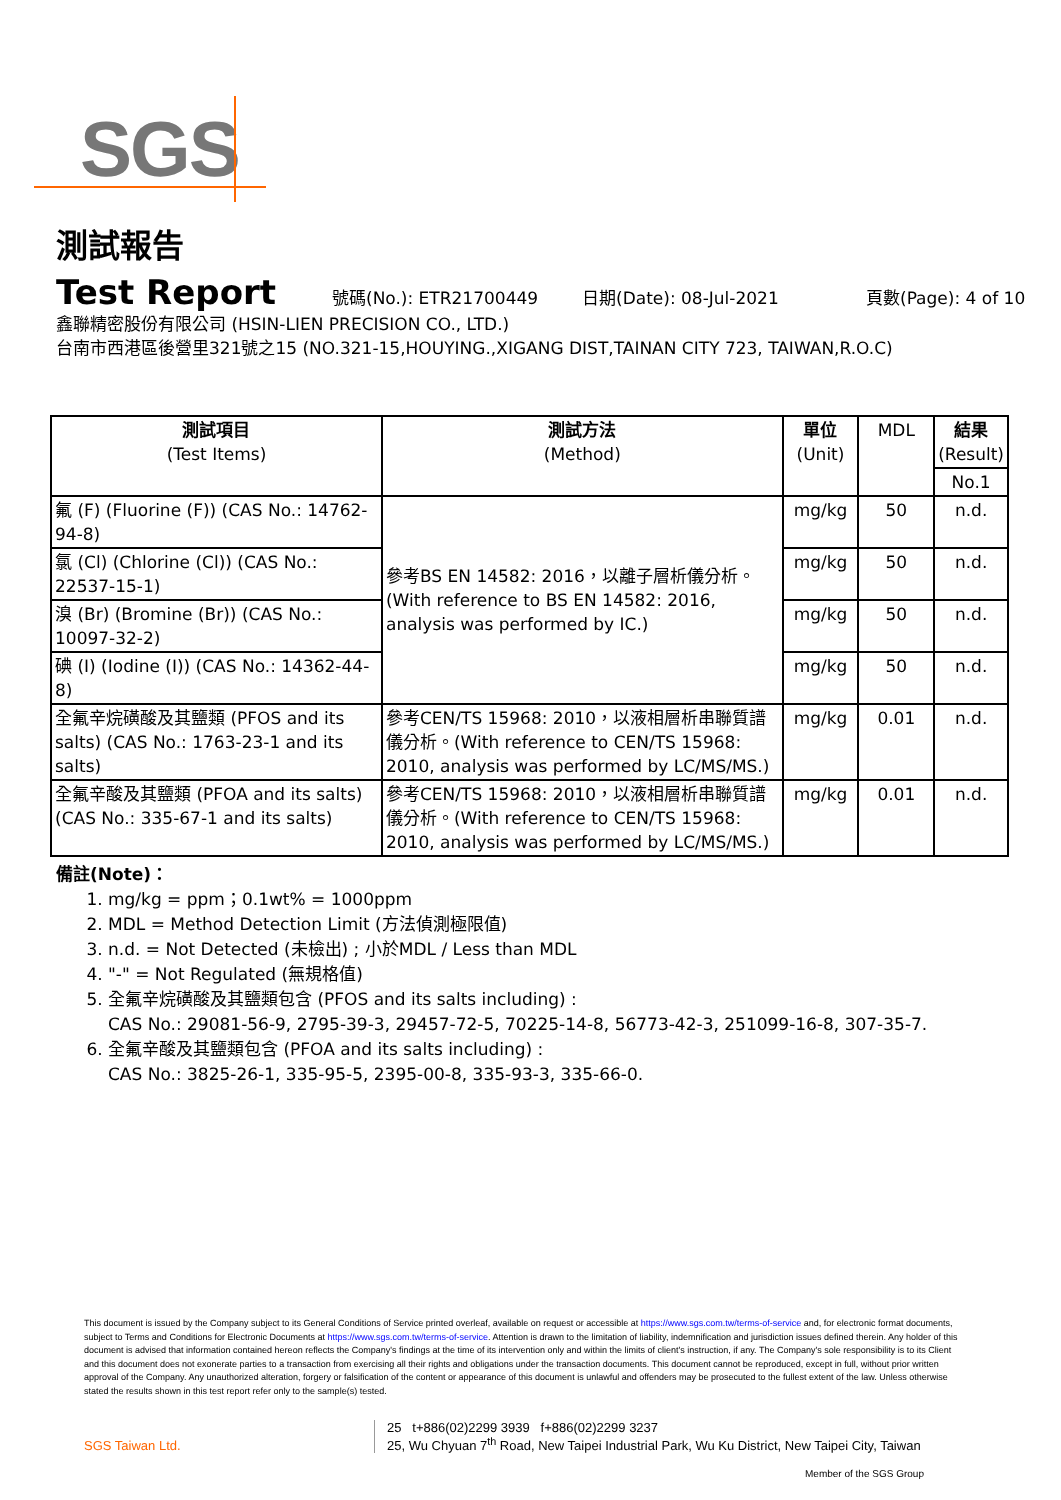SGS
測試報告
Test Report
號碼(No.): ETR21700449 日期(Date): 08-Jul-2021 頁數(Page): 4 of 10
鑫聯精密股份有限公司 (HSIN-LIEN PRECISION CO., LTD.)
台南市西港區後營里321號之15 (NO.321-15,HOUYING.,XIGANG DIST,TAINAN CITY 723, TAIWAN,R.O.C)
| 測試項目 (Test Items) | 測試方法 (Method) | 單位 (Unit) | MDL | 結果 (Result) |
| --- | --- | --- | --- | --- |
| | | | | No.1 |
| 氟 (F) (Fluorine (F)) (CAS No.: 14762-94-8) | 參考BS EN 14582: 2016，以離子層析儀分析。(With reference to BS EN 14582: 2016, analysis was performed by IC.) | mg/kg | 50 | n.d. |
| 氯 (Cl) (Chlorine (Cl)) (CAS No.: 22537-15-1) | | mg/kg | 50 | n.d. |
| 溴 (Br) (Bromine (Br)) (CAS No.: 10097-32-2) | | mg/kg | 50 | n.d. |
| 碘 (I) (Iodine (I)) (CAS No.: 14362-44-8) | | mg/kg | 50 | n.d. |
| 全氟辛烷磺酸及其鹽類 (PFOS and its salts) (CAS No.: 1763-23-1 and its salts) | 參考CEN/TS 15968: 2010，以液相層析串聯質譜儀分析。(With reference to CEN/TS 15968: 2010, analysis was performed by LC/MS/MS.) | mg/kg | 0.01 | n.d. |
| 全氟辛酸及其鹽類 (PFOA and its salts) (CAS No.: 335-67-1 and its salts) | 參考CEN/TS 15968: 2010，以液相層析串聯質譜儀分析。(With reference to CEN/TS 15968: 2010, analysis was performed by LC/MS/MS.) | mg/kg | 0.01 | n.d. |
備註(Note)：
1. mg/kg = ppm；0.1wt% = 1000ppm
2. MDL = Method Detection Limit (方法偵測極限值)
3. n.d. = Not Detected (未檢出) ; 小於MDL / Less than MDL
4. "-" = Not Regulated (無規格值)
5. 全氟辛烷磺酸及其鹽類包含 (PFOS and its salts including) :
CAS No.: 29081-56-9, 2795-39-3, 29457-72-5, 70225-14-8, 56773-42-3, 251099-16-8, 307-35-7.
6. 全氟辛酸及其鹽類包含 (PFOA and its salts including) :
CAS No.: 3825-26-1, 335-95-5, 2395-00-8, 335-93-3, 335-66-0.
This document is issued by the Company subject to its General Conditions of Service printed overleaf, available on request or accessible at https://www.sgs.com.tw/terms-of-service and, for electronic format documents, subject to Terms and Conditions for Electronic Documents at https://www.sgs.com.tw/terms-of-service. Attention is drawn to the limitation of liability, indemnification and jurisdiction issues defined therein. Any holder of this document is advised that information contained hereon reflects the Company's findings at the time of its intervention only and within the limits of client's instruction, if any. The Company's sole responsibility is to its Client and this document does not exonerate parties to a transaction from exercising all their rights and obligations under the transaction documents. This document cannot be reproduced, except in full, without prior written approval of the Company. Any unauthorized alteration, forgery or falsification of the content or appearance of this document is unlawful and offenders may be prosecuted to the fullest extent of the law. Unless otherwise stated the results shown in this test report refer only to the sample(s) tested.
SGS Taiwan Ltd.
25 t+886(02)2299 3939 f+886(02)2299 3237
25, Wu Chyuan 7<sup>th</sup> Road, New Taipei Industrial Park, Wu Ku District, New Taipei City, Taiwan
Member of the SGS Group